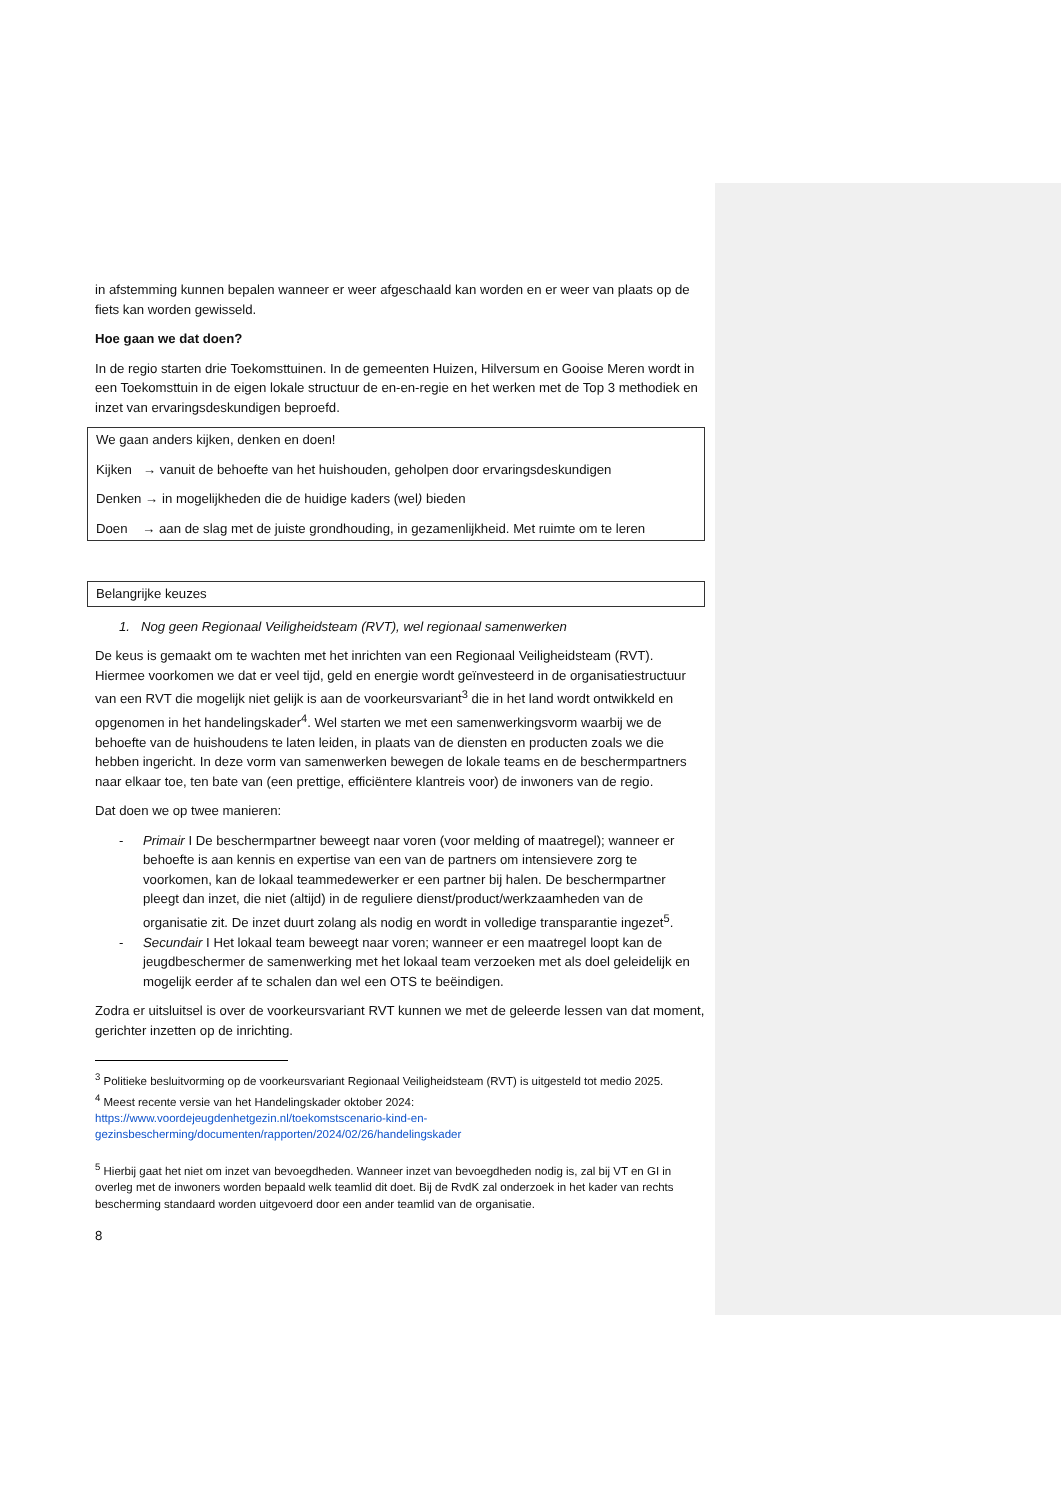in afstemming kunnen bepalen wanneer er weer afgeschaald kan worden en er weer van plaats op de fiets kan worden gewisseld.
Hoe gaan we dat doen?
In de regio starten drie Toekomsttuinen. In de gemeenten Huizen, Hilversum en Gooise Meren wordt in een Toekomsttuin in de eigen lokale structuur de en-en-regie en het werken met de Top 3 methodiek en inzet van ervaringsdeskundigen beproefd.
We gaan anders kijken, denken en doen!
Kijken → vanuit de behoefte van het huishouden, geholpen door ervaringsdeskundigen
Denken → in mogelijkheden die de huidige kaders (wel) bieden
Doen → aan de slag met de juiste grondhouding, in gezamenlijkheid. Met ruimte om te leren
Belangrijke keuzes
1. Nog geen Regionaal Veiligheidsteam (RVT), wel regionaal samenwerken
De keus is gemaakt om te wachten met het inrichten van een Regionaal Veiligheidsteam (RVT). Hiermee voorkomen we dat er veel tijd, geld en energie wordt geïnvesteerd in de organisatiestructuur van een RVT die mogelijk niet gelijk is aan de voorkeursvariant<sup>3</sup> die in het land wordt ontwikkeld en opgenomen in het handelingskader<sup>4</sup>. Wel starten we met een samenwerkingsvorm waarbij we de behoefte van de huishoudens te laten leiden, in plaats van de diensten en producten zoals we die hebben ingericht. In deze vorm van samenwerken bewegen de lokale teams en de beschermpartners naar elkaar toe, ten bate van (een prettige, efficiëntere klantreis voor) de inwoners van de regio.
Dat doen we op twee manieren:
- Primair I De beschermpartner beweegt naar voren (voor melding of maatregel); wanneer er behoefte is aan kennis en expertise van een van de partners om intensievere zorg te voorkomen, kan de lokaal teammedewerker er een partner bij halen. De beschermpartner pleegt dan inzet, die niet (altijd) in de reguliere dienst/product/werkzaamheden van de organisatie zit. De inzet duurt zolang als nodig en wordt in volledige transparantie ingezet<sup>5</sup>.
- Secundair I Het lokaal team beweegt naar voren; wanneer er een maatregel loopt kan de jeugdbeschermer de samenwerking met het lokaal team verzoeken met als doel geleidelijk en mogelijk eerder af te schalen dan wel een OTS te beëindigen.
Zodra er uitsluitsel is over de voorkeursvariant RVT kunnen we met de geleerde lessen van dat moment, gerichter inzetten op de inrichting.
<sup>3</sup> Politieke besluitvorming op de voorkeursvariant Regionaal Veiligheidsteam (RVT) is uitgesteld tot medio 2025.
<sup>4</sup> Meest recente versie van het Handelingskader oktober 2024:
https://www.voordejeugdenhetgezin.nl/toekomstscenario-kind-en-gezinsbescherming/documenten/rapporten/2024/02/26/handelingskader
<sup>5</sup> Hierbij gaat het niet om inzet van bevoegdheden. Wanneer inzet van bevoegdheden nodig is, zal bij VT en GI in overleg met de inwoners worden bepaald welk teamlid dit doet. Bij de RvdK zal onderzoek in het kader van rechts bescherming standaard worden uitgevoerd door een ander teamlid van de organisatie.
8